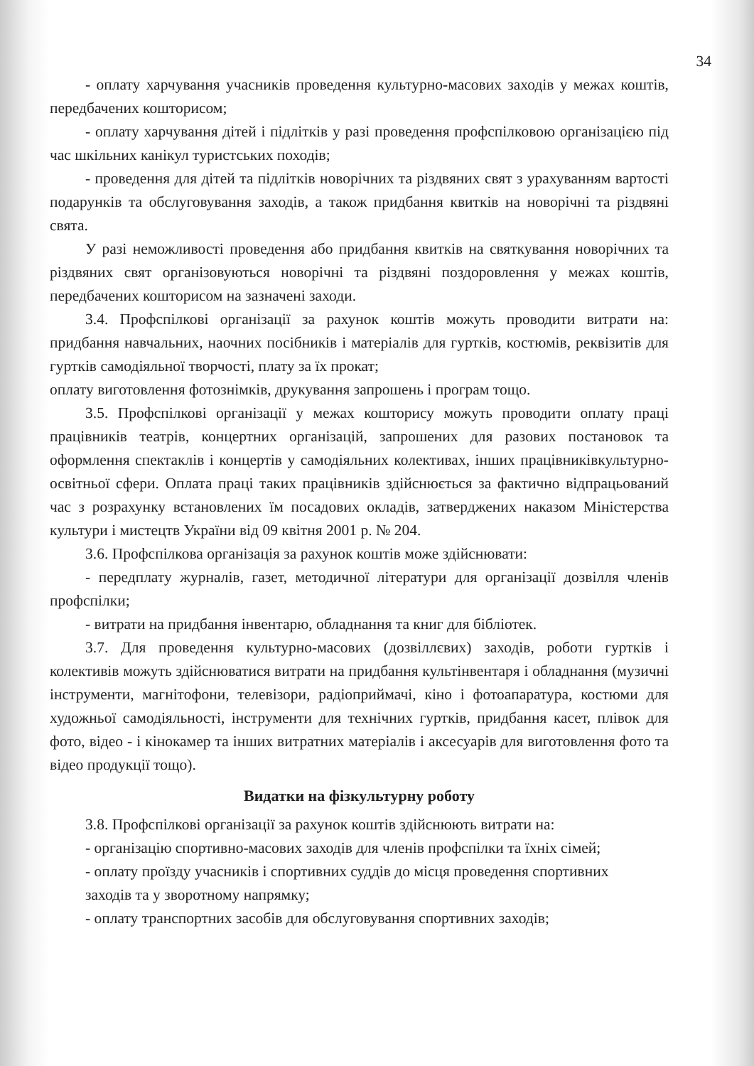34
- оплату харчування учасників проведення культурно-масових заходів у межах коштів, передбачених кошторисом;
- оплату харчування дітей і підлітків у разі проведення профспілковою організацією під час шкільних канікул туристських походів;
- проведення для дітей та підлітків новорічних та різдвяних свят з урахуванням вартості подарунків та обслуговування заходів, а також придбання квитків на новорічні та різдвяні свята.
У разі неможливості проведення або придбання квитків на святкування новорічних та різдвяних свят організовуються новорічні та різдвяні поздоровлення у межах коштів, передбачених кошторисом на зазначені заходи.
3.4. Профспілкові організації за рахунок коштів можуть проводити витрати на: придбання навчальних, наочних посібників і матеріалів для гуртків, костюмів, реквізитів для гуртків самодіяльної творчості, плату за їх прокат;
оплату виготовлення фотознімків, друкування запрошень і програм тощо.
3.5. Профспілкові організації у межах кошторису можуть проводити оплату праці працівників театрів, концертних організацій, запрошених для разових постановок та оформлення спектаклів і концертів у самодіяльних колективах, інших працівниківкультурно-освітньої сфери. Оплата праці таких працівників здійснюється за фактично відпрацьований час з розрахунку встановлених їм посадових окладів, затверджених наказом Міністерства культури і мистецтв України від 09 квітня 2001 р. № 204.
3.6. Профспілкова організація за рахунок коштів може здійснювати:
- передплату журналів, газет, методичної літератури для організації дозвілля членів профспілки;
- витрати на придбання інвентарю, обладнання та книг для бібліотек.
3.7. Для проведення культурно-масових (дозвіллєвих) заходів, роботи гуртків і колективів можуть здійснюватися витрати на придбання культінвентаря і обладнання (музичні інструменти, магнітофони, телевізори, радіоприймачі, кіно і фотоапаратура, костюми для художньої самодіяльності, інструменти для технічних гуртків, придбання касет, плівок для фото, відео - і кінокамер та інших витратних матеріалів і аксесуарів для виготовлення фото та відео продукції тощо).
Видатки на фізкультурну роботу
3.8. Профспілкові організації за рахунок коштів здійснюють витрати на:
- організацію спортивно-масових заходів для членів профспілки та їхніх сімей;
- оплату проїзду учасників і спортивних суддів до місця проведення спортивних
заходів та у зворотному напрямку;
- оплату транспортних засобів для обслуговування спортивних заходів;